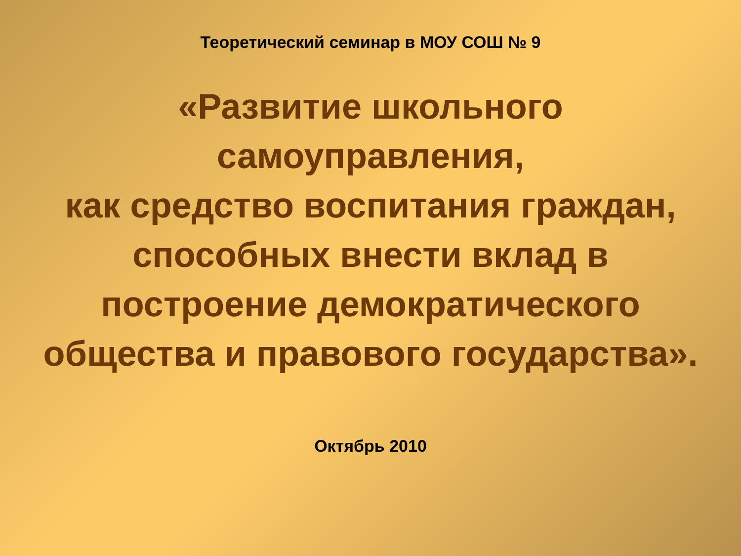Теоретический семинар в МОУ СОШ № 9
«Развитие школьного самоуправления,
как средство воспитания граждан, способных внести вклад в построение демократического общества и правового государства».
Октябрь 2010